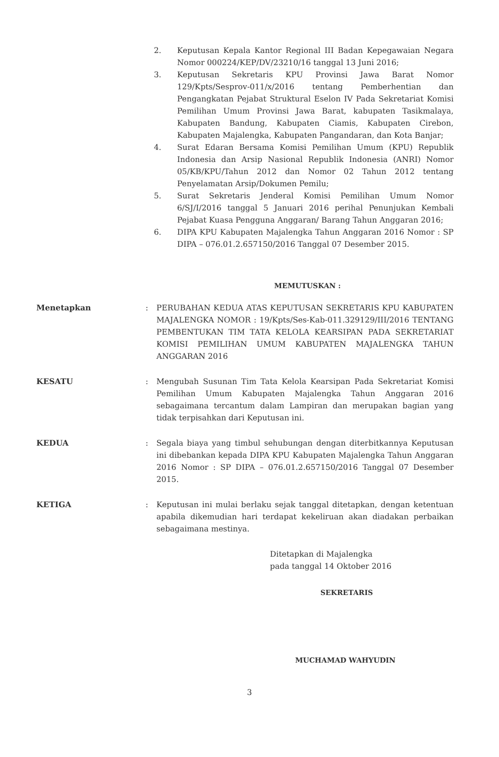2. Keputusan Kepala Kantor Regional III Badan Kepegawaian Negara Nomor 000224/KEP/DV/23210/16 tanggal 13 Juni 2016;
3. Keputusan Sekretaris KPU Provinsi Jawa Barat Nomor 129/Kpts/Sesprov-011/x/2016 tentang Pemberhentian dan Pengangkatan Pejabat Struktural Eselon IV Pada Sekretariat Komisi Pemilihan Umum Provinsi Jawa Barat, kabupaten Tasikmalaya, Kabupaten Bandung, Kabupaten Ciamis, Kabupaten Cirebon, Kabupaten Majalengka, Kabupaten Pangandaran, dan Kota Banjar;
4. Surat Edaran Bersama Komisi Pemilihan Umum (KPU) Republik Indonesia dan Arsip Nasional Republik Indonesia (ANRI) Nomor 05/KB/KPU/Tahun 2012 dan Nomor 02 Tahun 2012 tentang Penyelamatan Arsip/Dokumen Pemilu;
5. Surat Sekretaris Jenderal Komisi Pemilihan Umum Nomor 6/SJ/I/2016 tanggal 5 Januari 2016 perihal Penunjukan Kembali Pejabat Kuasa Pengguna Anggaran/ Barang Tahun Anggaran 2016;
6. DIPA KPU Kabupaten Majalengka Tahun Anggaran 2016 Nomor : SP DIPA – 076.01.2.657150/2016 Tanggal 07 Desember 2015.
MEMUTUSKAN :
Menetapkan : PERUBAHAN KEDUA ATAS KEPUTUSAN SEKRETARIS KPU KABUPATEN MAJALENGKA NOMOR : 19/Kpts/Ses-Kab-011.329129/III/2016 TENTANG PEMBENTUKAN TIM TATA KELOLA KEARSIPAN PADA SEKRETARIAT KOMISI PEMILIHAN UMUM KABUPATEN MAJALENGKA TAHUN ANGGARAN 2016
KESATU : Mengubah Susunan Tim Tata Kelola Kearsipan Pada Sekretariat Komisi Pemilihan Umum Kabupaten Majalengka Tahun Anggaran 2016 sebagaimana tercantum dalam Lampiran dan merupakan bagian yang tidak terpisahkan dari Keputusan ini.
KEDUA : Segala biaya yang timbul sehubungan dengan diterbitkannya Keputusan ini dibebankan kepada DIPA KPU Kabupaten Majalengka Tahun Anggaran 2016 Nomor : SP DIPA – 076.01.2.657150/2016 Tanggal 07 Desember 2015.
KETIGA : Keputusan ini mulai berlaku sejak tanggal ditetapkan, dengan ketentuan apabila dikemudian hari terdapat kekeliruan akan diadakan perbaikan sebagaimana mestinya.
Ditetapkan di Majalengka
pada tanggal 14 Oktober 2016
SEKRETARIS
MUCHAMAD WAHYUDIN
3